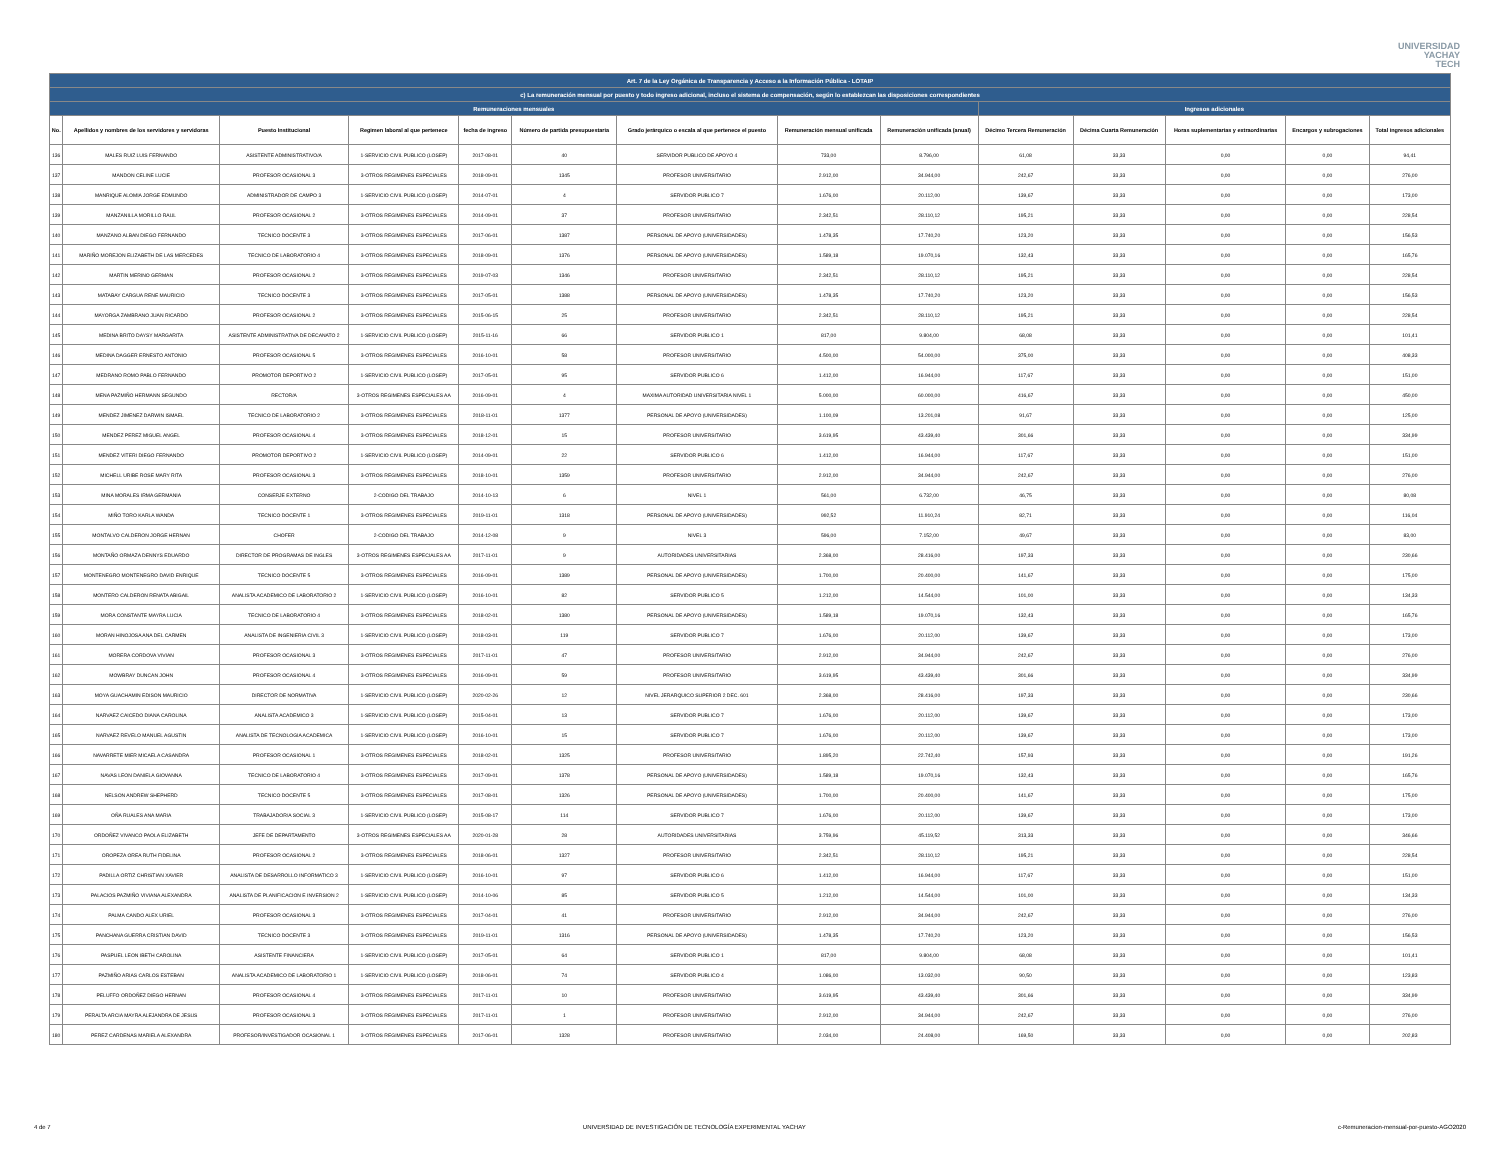UNIVERSIDAD
YACHAY
TECH
| Art. 7 de la Ley Orgánica de Transparencia y Acceso a la Información Pública - LOTAIP | | | | | | | | | | | | | |
| c) La remuneración mensual por puesto y todo ingreso adicional, incluso el sistema de compensación, según lo establezcan las disposiciones correspondientes | | | | | | | | | | | | | |
| Remuneraciones mensuales | | | | | | | | | Ingresos adicionales | | | | |
| No. | Apellidos y nombres de los servidores y servidoras | Puesto Institucional | Regimen laboral al que pertenece | fecha de ingreso | Número de partida presupuestaria | Grado jerárquico o escala al que pertenece el puesto | Remuneración mensual unificada | Remuneración unificada (anual) | Décimo Tercera Remuneración | Décima Cuarta Remuneración | Horas suplementarias y extraordinarias | Encargos y subrogaciones | Total ingresos adicionales |
| 136 | MALES RUIZ LUIS FERNANDO | ASISTENTE ADMINISTRATIVO/A | 1-SERVICIO CIVIL PUBLICO (LOSEP) | 2017-08-01 | 40 | SERVIDOR PUBLICO DE APOYO 4 | 733,00 | 8.796,00 | 61,08 | 33,33 | 0,00 | 0,00 | 94,41 |
| 137 | MANDON CELINE LUCIE | PROFESOR OCASIONAL 3 | 3-OTROS REGIMENES ESPECIALES | 2018-09-01 | 1345 | PROFESOR UNIVERSITARIO | 2.912,00 | 34.944,00 | 242,67 | 33,33 | 0,00 | 0,00 | 276,00 |
| 138 | MANRIQUE ALOMIA JORGE EDMUNDO | ADMINISTRADOR DE CAMPO 3 | 1-SERVICIO CIVIL PUBLICO (LOSEP) | 2014-07-01 | 4 | SERVIDOR PUBLICO 7 | 1.676,00 | 20.112,00 | 139,67 | 33,33 | 0,00 | 0,00 | 173,00 |
| 139 | MANZANILLA MORILLO RAUL | PROFESOR OCASIONAL 2 | 3-OTROS REGIMENES ESPECIALES | 2014-09-01 | 37 | PROFESOR UNIVERSITARIO | 2.342,51 | 28.110,12 | 195,21 | 33,33 | 0,00 | 0,00 | 228,54 |
| 140 | MANZANO ALBAN DIEGO FERNANDO | TECNICO DOCENTE 3 | 3-OTROS REGIMENES ESPECIALES | 2017-06-01 | 1387 | PERSONAL DE APOYO (UNIVERSIDADES) | 1.478,35 | 17.740,20 | 123,20 | 33,33 | 0,00 | 0,00 | 156,53 |
| 141 | MARIÑO MOREJON ELIZABETH DE LAS MERCEDES | TECNICO DE LABORATORIO 4 | 3-OTROS REGIMENES ESPECIALES | 2018-09-01 | 1376 | PERSONAL DE APOYO (UNIVERSIDADES) | 1.589,18 | 19.070,16 | 132,43 | 33,33 | 0,00 | 0,00 | 165,76 |
| 142 | MARTIN MERINO GERMAN | PROFESOR OCASIONAL 2 | 3-OTROS REGIMENES ESPECIALES | 2019-07-03 | 1346 | PROFESOR UNIVERSITARIO | 2.342,51 | 28.110,12 | 195,21 | 33,33 | 0,00 | 0,00 | 228,54 |
| 143 | MATABAY CARGUA RENE MAURICIO | TECNICO DOCENTE 3 | 3-OTROS REGIMENES ESPECIALES | 2017-05-01 | 1388 | PERSONAL DE APOYO (UNIVERSIDADES) | 1.478,35 | 17.740,20 | 123,20 | 33,33 | 0,00 | 0,00 | 156,53 |
| 144 | MAYORGA ZAMBRANO JUAN RICARDO | PROFESOR OCASIONAL 2 | 3-OTROS REGIMENES ESPECIALES | 2015-06-15 | 25 | PROFESOR UNIVERSITARIO | 2.342,51 | 28.110,12 | 195,21 | 33,33 | 0,00 | 0,00 | 228,54 |
| 145 | MEDINA BRITO DAYSY MARGARITA | ASISTENTE ADMINISTRATIVA DE DECANATO 2 | 1-SERVICIO CIVIL PUBLICO (LOSEP) | 2015-11-16 | 66 | SERVIDOR PUBLICO 1 | 817,00 | 9.804,00 | 68,08 | 33,33 | 0,00 | 0,00 | 101,41 |
| 146 | MEDINA DAGGER ERNESTO ANTONIO | PROFESOR OCASIONAL 5 | 3-OTROS REGIMENES ESPECIALES | 2016-10-01 | 58 | PROFESOR UNIVERSITARIO | 4.500,00 | 54.000,00 | 375,00 | 33,33 | 0,00 | 0,00 | 408,33 |
| 147 | MEDRANO ROMO PABLO FERNANDO | PROMOTOR DEPORTIVO 2 | 1-SERVICIO CIVIL PUBLICO (LOSEP) | 2017-05-01 | 95 | SERVIDOR PUBLICO 6 | 1.412,00 | 16.944,00 | 117,67 | 33,33 | 0,00 | 0,00 | 151,00 |
| 148 | MENA PAZMIÑO HERMANN SEGUNDO | RECTOR/A | 3-OTROS REGIMENES ESPECIALES AA | 2016-09-01 | 4 | MAXIMA AUTORIDAD UNIVERSITARIA NIVEL 1 | 5.000,00 | 60.000,00 | 416,67 | 33,33 | 0,00 | 0,00 | 450,00 |
| 149 | MENDEZ JIMENEZ DARWIN ISMAEL | TECNICO DE LABORATORIO 2 | 3-OTROS REGIMENES ESPECIALES | 2018-11-01 | 1377 | PERSONAL DE APOYO (UNIVERSIDADES) | 1.100,09 | 13.201,08 | 91,67 | 33,33 | 0,00 | 0,00 | 125,00 |
| 150 | MENDEZ PEREZ MIGUEL ANGEL | PROFESOR OCASIONAL 4 | 3-OTROS REGIMENES ESPECIALES | 2018-12-01 | 15 | PROFESOR UNIVERSITARIO | 3.619,95 | 43.439,40 | 301,66 | 33,33 | 0,00 | 0,00 | 334,99 |
| 151 | MENDEZ VITERI DIEGO FERNANDO | PROMOTOR DEPORTIVO 2 | 1-SERVICIO CIVIL PUBLICO (LOSEP) | 2014-09-01 | 22 | SERVIDOR PUBLICO 6 | 1.412,00 | 16.944,00 | 117,67 | 33,33 | 0,00 | 0,00 | 151,00 |
| 152 | MICHELL URIBE ROSE MARY RITA | PROFESOR OCASIONAL 3 | 3-OTROS REGIMENES ESPECIALES | 2018-10-01 | 1359 | PROFESOR UNIVERSITARIO | 2.912,00 | 34.944,00 | 242,67 | 33,33 | 0,00 | 0,00 | 276,00 |
| 153 | MINA MORALES IRMA GERMANIA | CONSERJE EXTERNO | 2-CODIGO DEL TRABAJO | 2014-10-13 | 6 | NIVEL 1 | 561,00 | 6.732,00 | 46,75 | 33,33 | 0,00 | 0,00 | 80,08 |
| 154 | MIÑO TORO KARLA WANDA | TECNICO DOCENTE 1 | 3-OTROS REGIMENES ESPECIALES | 2019-11-01 | 1318 | PERSONAL DE APOYO (UNIVERSIDADES) | 992,52 | 11.910,24 | 82,71 | 33,33 | 0,00 | 0,00 | 116,04 |
| 155 | MONTALVO CALDERON JORGE HERNAN | CHOFER | 2-CODIGO DEL TRABAJO | 2014-12-08 | 9 | NIVEL 3 | 596,00 | 7.152,00 | 49,67 | 33,33 | 0,00 | 0,00 | 83,00 |
| 156 | MONTAÑO ORMAZA DENNYS EDUARDO | DIRECTOR DE PROGRAMAS DE INGLES | 3-OTROS REGIMENES ESPECIALES AA | 2017-11-01 | 9 | AUTORIDADES UNIVERSITARIAS | 2.368,00 | 28.416,00 | 197,33 | 33,33 | 0,00 | 0,00 | 230,66 |
| 157 | MONTENEGRO MONTENEGRO DAVID ENRIQUE | TECNICO DOCENTE 5 | 3-OTROS REGIMENES ESPECIALES | 2016-09-01 | 1389 | PERSONAL DE APOYO (UNIVERSIDADES) | 1.700,00 | 20.400,00 | 141,67 | 33,33 | 0,00 | 0,00 | 175,00 |
| 158 | MONTERO CALDERON RENATA ABIGAIL | ANALISTA ACADEMICO DE LABORATORIO 2 | 1-SERVICIO CIVIL PUBLICO (LOSEP) | 2016-10-01 | 82 | SERVIDOR PUBLICO 5 | 1.212,00 | 14.544,00 | 101,00 | 33,33 | 0,00 | 0,00 | 134,33 |
| 159 | MORA CONSTANTE MAYRA LUCIA | TECNICO DE LABORATORIO 4 | 3-OTROS REGIMENES ESPECIALES | 2018-02-01 | 1380 | PERSONAL DE APOYO (UNIVERSIDADES) | 1.589,18 | 19.070,16 | 132,43 | 33,33 | 0,00 | 0,00 | 165,76 |
| 160 | MORAN HINOJOSA ANA DEL CARMEN | ANALISTA DE INGENIERIA CIVIL 3 | 1-SERVICIO CIVIL PUBLICO (LOSEP) | 2018-03-01 | 119 | SERVIDOR PUBLICO 7 | 1.676,00 | 20.112,00 | 139,67 | 33,33 | 0,00 | 0,00 | 173,00 |
| 161 | MORERA CORDOVA VIVIAN | PROFESOR OCASIONAL 3 | 3-OTROS REGIMENES ESPECIALES | 2017-11-01 | 47 | PROFESOR UNIVERSITARIO | 2.912,00 | 34.944,00 | 242,67 | 33,33 | 0,00 | 0,00 | 276,00 |
| 162 | MOWBRAY DUNCAN JOHN | PROFESOR OCASIONAL 4 | 3-OTROS REGIMENES ESPECIALES | 2016-09-01 | 59 | PROFESOR UNIVERSITARIO | 3.619,95 | 43.439,40 | 301,66 | 33,33 | 0,00 | 0,00 | 334,99 |
| 163 | MOYA GUACHAMIN EDISON MAURICIO | DIRECTOR DE NORMATIVA | 1-SERVICIO CIVIL PUBLICO (LOSEP) | 2020-02-26 | 12 | NIVEL JERARQUICO SUPERIOR 2 DEC. 601 | 2.368,00 | 28.416,00 | 197,33 | 33,33 | 0,00 | 0,00 | 230,66 |
| 164 | NARVAEZ CAICEDO DIANA CAROLINA | ANALISTA ACADEMICO 3 | 1-SERVICIO CIVIL PUBLICO (LOSEP) | 2015-04-01 | 13 | SERVIDOR PUBLICO 7 | 1.676,00 | 20.112,00 | 139,67 | 33,33 | 0,00 | 0,00 | 173,00 |
| 165 | NARVAEZ REVELO MANUEL AGUSTIN | ANALISTA DE TECNOLOGIA ACADEMICA | 1-SERVICIO CIVIL PUBLICO (LOSEP) | 2016-10-01 | 15 | SERVIDOR PUBLICO 7 | 1.676,00 | 20.112,00 | 139,67 | 33,33 | 0,00 | 0,00 | 173,00 |
| 166 | NAVARRETE MIER MICAELA CASANDRA | PROFESOR OCASIONAL 1 | 3-OTROS REGIMENES ESPECIALES | 2018-02-01 | 1325 | PROFESOR UNIVERSITARIO | 1.895,20 | 22.742,40 | 157,93 | 33,33 | 0,00 | 0,00 | 191,26 |
| 167 | NAVAS LEON DANIELA GIOVANNA | TECNICO DE LABORATORIO 4 | 3-OTROS REGIMENES ESPECIALES | 2017-09-01 | 1378 | PERSONAL DE APOYO (UNIVERSIDADES) | 1.589,18 | 19.070,16 | 132,43 | 33,33 | 0,00 | 0,00 | 165,76 |
| 168 | NELSON ANDREW SHEPHERD | TECNICO DOCENTE 5 | 3-OTROS REGIMENES ESPECIALES | 2017-08-01 | 1326 | PERSONAL DE APOYO (UNIVERSIDADES) | 1.700,00 | 20.400,00 | 141,67 | 33,33 | 0,00 | 0,00 | 175,00 |
| 169 | OÑA RUALES ANA MARIA | TRABAJADOR/A SOCIAL 3 | 1-SERVICIO CIVIL PUBLICO (LOSEP) | 2015-08-17 | 114 | SERVIDOR PUBLICO 7 | 1.676,00 | 20.112,00 | 139,67 | 33,33 | 0,00 | 0,00 | 173,00 |
| 170 | ORDOÑEZ VIVANCO PAOLA ELIZABETH | JEFE DE DEPARTAMENTO | 3-OTROS REGIMENES ESPECIALES AA | 2020-01-28 | 28 | AUTORIDADES UNIVERSITARIAS | 3.759,96 | 45.119,52 | 313,33 | 33,33 | 0,00 | 0,00 | 346,66 |
| 171 | OROPEZA OREA RUTH FIDELINA | PROFESOR OCASIONAL 2 | 3-OTROS REGIMENES ESPECIALES | 2018-06-01 | 1327 | PROFESOR UNIVERSITARIO | 2.342,51 | 28.110,12 | 195,21 | 33,33 | 0,00 | 0,00 | 228,54 |
| 172 | PADILLA ORTIZ CHRISTIAN XAVIER | ANALISTA DE DESARROLLO INFORMATICO 3 | 1-SERVICIO CIVIL PUBLICO (LOSEP) | 2016-10-01 | 97 | SERVIDOR PUBLICO 6 | 1.412,00 | 16.944,00 | 117,67 | 33,33 | 0,00 | 0,00 | 151,00 |
| 173 | PALACIOS PAZMIÑO VIVIANA ALEXANDRA | ANALISTA DE PLANIFICACION E INVERSION 2 | 1-SERVICIO CIVIL PUBLICO (LOSEP) | 2014-10-06 | 85 | SERVIDOR PUBLICO 5 | 1.212,00 | 14.544,00 | 101,00 | 33,33 | 0,00 | 0,00 | 134,33 |
| 174 | PALMA CANDO ALEX URIEL | PROFESOR OCASIONAL 3 | 3-OTROS REGIMENES ESPECIALES | 2017-04-01 | 41 | PROFESOR UNIVERSITARIO | 2.912,00 | 34.944,00 | 242,67 | 33,33 | 0,00 | 0,00 | 276,00 |
| 175 | PANCHANA GUERRA CRISTIAN DAVID | TECNICO DOCENTE 3 | 3-OTROS REGIMENES ESPECIALES | 2019-11-01 | 1316 | PERSONAL DE APOYO (UNIVERSIDADES) | 1.478,35 | 17.740,20 | 123,20 | 33,33 | 0,00 | 0,00 | 156,53 |
| 176 | PASPUEL LEON IBETH CAROLINA | ASISTENTE FINANCIERA | 1-SERVICIO CIVIL PUBLICO (LOSEP) | 2017-05-01 | 64 | SERVIDOR PUBLICO 1 | 817,00 | 9.804,00 | 68,08 | 33,33 | 0,00 | 0,00 | 101,41 |
| 177 | PAZMIÑO ARIAS CARLOS ESTEBAN | ANALISTA ACADEMICO DE LABORATORIO 1 | 1-SERVICIO CIVIL PUBLICO (LOSEP) | 2018-06-01 | 74 | SERVIDOR PUBLICO 4 | 1.086,00 | 13.032,00 | 90,50 | 33,33 | 0,00 | 0,00 | 123,83 |
| 178 | PELUFFO ORDOÑEZ DIEGO HERNAN | PROFESOR OCASIONAL 4 | 3-OTROS REGIMENES ESPECIALES | 2017-11-01 | 10 | PROFESOR UNIVERSITARIO | 3.619,95 | 43.439,40 | 301,66 | 33,33 | 0,00 | 0,00 | 334,99 |
| 179 | PERALTA ARCIA MAYRA ALEJANDRA DE JESUS | PROFESOR OCASIONAL 3 | 3-OTROS REGIMENES ESPECIALES | 2017-11-01 | 1 | PROFESOR UNIVERSITARIO | 2.912,00 | 34.944,00 | 242,67 | 33,33 | 0,00 | 0,00 | 276,00 |
| 180 | PEREZ CARDENAS MARIELA ALEXANDRA | PROFESOR/INVESTIGADOR OCASIONAL 1 | 3-OTROS REGIMENES ESPECIALES | 2017-06-01 | 1328 | PROFESOR UNIVERSITARIO | 2.034,00 | 24.408,00 | 169,50 | 33,33 | 0,00 | 0,00 | 202,83 |
4 de 7 UNIVERSIDAD DE INVESTIGACIÓN DE TECNOLOGÍA EXPERIMENTAL YACHAY c-Remuneracion-mensual-por-puesto-AGO2020